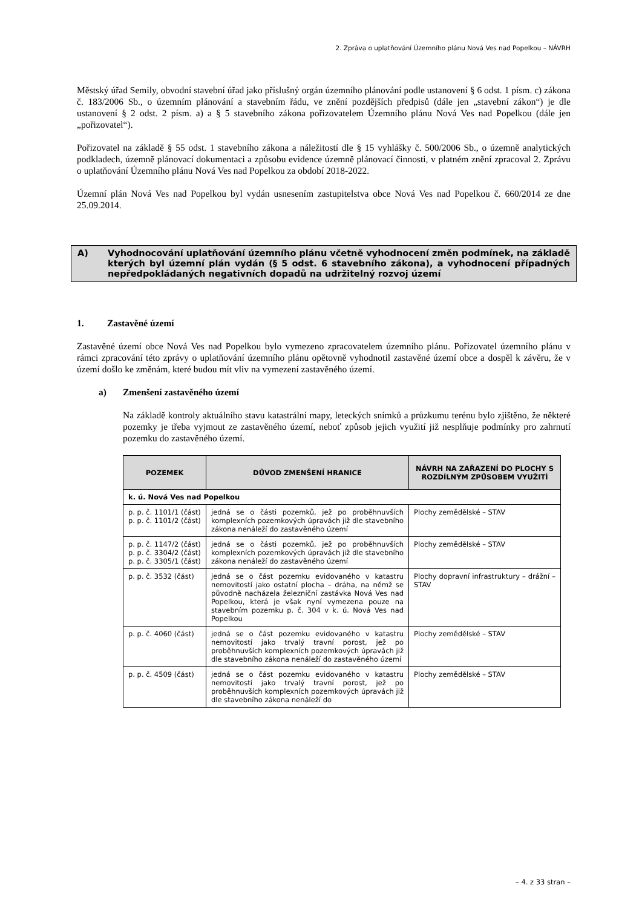2. Zpráva o uplatňování Územního plánu Nová Ves nad Popelkou – NÁVRH
Městský úřad Semily, obvodní stavební úřad jako příslušný orgán územního plánování podle ustanovení § 6 odst. 1 písm. c) zákona č. 183/2006 Sb., o územním plánování a stavebním řádu, ve znění pozdějších předpisů (dále jen „stavební zákon“) je dle ustanovení § 2 odst. 2 písm. a) a § 5 stavebního zákona pořizovatelem Územního plánu Nová Ves nad Popelkou (dále jen „pořizovatel“).
Pořizovatel na základě § 55 odst. 1 stavebního zákona a náležitostí dle § 15 vyhlášky č. 500/2006 Sb., o územně analytických podkladech, územně plánovací dokumentaci a způsobu evidence územně plánovací činnosti, v platném znění zpracoval 2. Zprávu o uplatňování Územního plánu Nová Ves nad Popelkou za období 2018-2022.
Územní plán Nová Ves nad Popelkou byl vydán usnesením zastupitelstva obce Nová Ves nad Popelkou č. 660/2014 ze dne 25.09.2014.
A) Vyhodnocování uplatňování územního plánu včetně vyhodnocení změn podmínek, na základě kterých byl územní plán vydán (§ 5 odst. 6 stavebního zákona), a vyhodnocení případných nepředpokládaných negativních dopadů na udržitelný rozvoj území
1. Zastavěné území
Zastavěné území obce Nová Ves nad Popelkou bylo vymezeno zpracovatelem územního plánu. Pořizovatel územního plánu v rámci zpracování této zprávy o uplatňování územního plánu opětovně vyhodnotil zastavěné území obce a dospěl k závěru, že v území došlo ke změnám, které budou mít vliv na vymezení zastavěného území.
a) Zmenšení zastavěného území
Na základě kontroly aktuálního stavu katastrální mapy, leteckých snímků a průzkumu terénu bylo zjištěno, že některé pozemky je třeba vyjmout ze zastavěného území, neboť způsob jejich využití již nesplňuje podmínky pro zahrnutí pozemku do zastavěného území.
| POZEMEK | DŮVOD ZMENŠENÍ HRANICE | NÁVRH NA ZAŘAZENÍ DO PLOCHY S ROZDÍLNÝM ZPŮSOBEM VYUŽITÍ |
| --- | --- | --- |
| k. ú. Nová Ves nad Popelkou | | |
| p. p. č. 1101/1 (část) p. p. č. 1101/2 (část) | jedná se o části pozemků, jež po proběhnuvších komplexních pozemkových úpravách již dle stavebního zákona nenáleží do zastavěného území | Plochy zemědělské – STAV |
| p. p. č. 1147/2 (část) p. p. č. 3304/2 (část) p. p. č. 3305/1 (část) | jedná se o části pozemků, jež po proběhnuvších komplexních pozemkových úpravách již dle stavebního zákona nenáleží do zastavěného území | Plochy zemědělské – STAV |
| p. p. č. 3532 (část) | jedná se o část pozemku evidovaného v katastru nemovitostí jako ostatní plocha – dráha, na němž se původně nacházela železniční zastávka Nová Ves nad Popelkou, která je však nyní vymezena pouze na stavebním pozemku p. č. 304 v k. ú. Nová Ves nad Popelkou | Plochy dopravní infrastruktury – drážní – STAV |
| p. p. č. 4060 (část) | jedná se o část pozemku evidovaného v katastru nemovitostí jako trvalý travní porost, jež po proběhnuvších komplexních pozemkových úpravách již dle stavebního zákona nenáleží do zastavěného území | Plochy zemědělské – STAV |
| p. p. č. 4509 (část) | jedná se o část pozemku evidovaného v katastru nemovitostí jako trvalý travní porost, jež po proběhnuvších komplexních pozemkových úpravách již dle stavebního zákona nenáleží do | Plochy zemědělské – STAV |
– 4. z 33 stran –